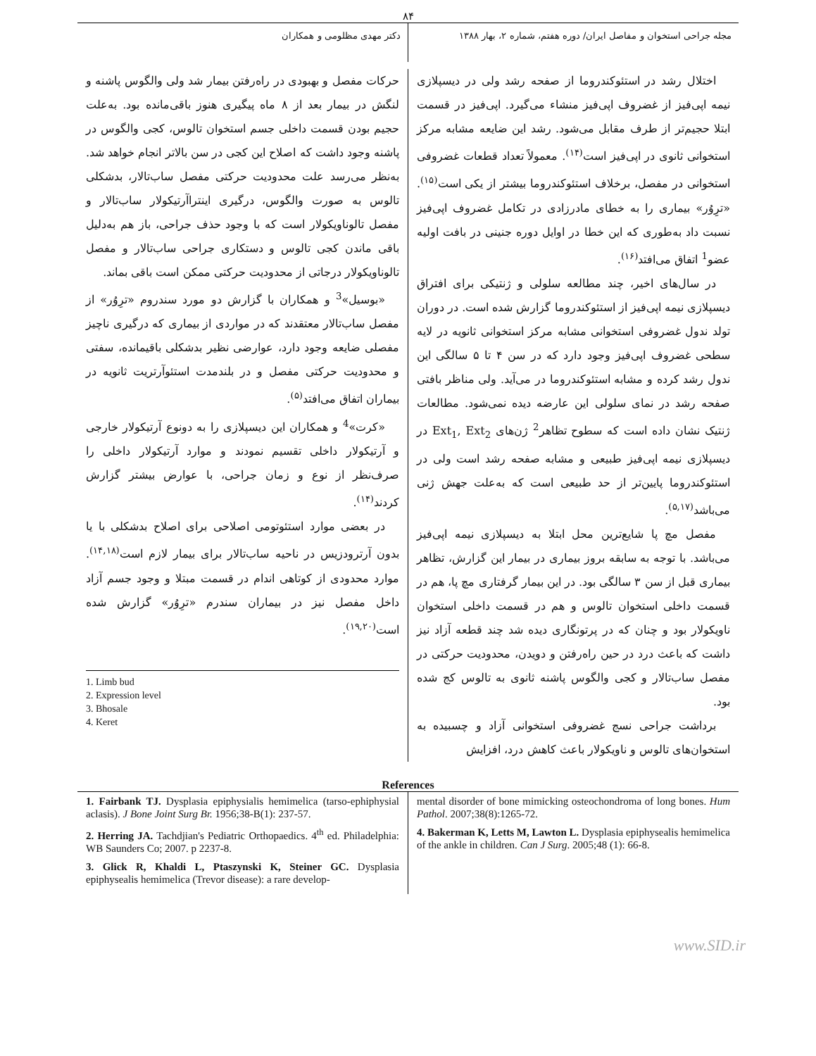۸۴
مجله جراحی استخوان و مفاصل ایران/ دوره هفتم، شماره ۲، بهار ۱۳۸۸
دکتر مهدی مظلومی و همکاران
اختلال رشد در استئوکندروما از صفحه رشد ولی در دیسپلازی نیمه اپی‌فیز از غضروف اپی‌فیز منشاء می‌گیرد. اپی‌فیز در قسمت ابتلا حجیم‌تر از طرف مقابل می‌شود. رشد این ضایعه مشابه مرکز استخوانی ثانوی در اپی‌فیز است<sup>(۱۴)</sup>. معمولاً تعداد قطعات غضروفی استخوانی در مفصل، برخلاف استئوکندروما بیشتر از یکی است<sup>(۱۵)</sup>. «ترِوُر» بیماری را به خطای مادرزادی در تکامل غضروف اپی‌فیز نسبت داد به‌طوری که این خطا در اوایل دوره جنینی در بافت اولیه عضو<sup>1</sup> اتفاق می‌افتد<sup>(۱۶)</sup>.
در سال‌های اخیر، چند مطالعه سلولی و ژنتیکی برای افتراق دیسپلازی نیمه اپی‌فیز از استئوکندروما گزارش شده است. در دوران تولد ندول غضروفی استخوانی مشابه مرکز استخوانی ثانویه در لایه سطحی غضروف اپی‌فیز وجود دارد که در سن ۴ تا ۵ سالگی این ندول رشد کرده و مشابه استئوکندروما در می‌آید. ولی مناظر بافتی صفحه رشد در نمای سلولی این عارضه دیده نمی‌شود. مطالعات ژنتیک نشان داده است که سطوح تظاهر<sup>2</sup> ژن‌های Ext<sub>1</sub>, Ext<sub>2</sub> در دیسپلازی نیمه اپی‌فیز طبیعی و مشابه صفحه رشد است ولی در استئوکندروما پایین‌تر از حد طبیعی است که به‌علت جهش ژنی می‌باشد<sup>(۵,۱۷)</sup>.
مفصل مچ پا شایع‌ترین محل ابتلا به دیسپلازی نیمه اپی‌فیز می‌باشد. با توجه به سابقه بروز بیماری در بیمار این گزارش، تظاهر بیماری قبل از سن ۳ سالگی بود. در این بیمار گرفتاری مچ پا، هم در قسمت داخلی استخوان تالوس و هم در قسمت داخلی استخوان ناویکولار بود و چنان که در پرتونگاری دیده شد چند قطعه آزاد نیز داشت که باعث درد در حین راه‌رفتن و دویدن، محدودیت حرکتی در مفصل ساب‌تالار و کجی والگوس پاشنه ثانوی به تالوس کج شده بود.
برداشت جراحی نسج غضروفی استخوانی آزاد و چسبیده به استخوان‌های تالوس و ناویکولار باعث کاهش درد، افزایش
حرکات مفصل و بهبودی در راه‌رفتن بیمار شد ولی والگوس پاشنه و لنگش در بیمار بعد از ۸ ماه پیگیری هنوز باقی‌مانده بود. به‌علت حجیم بودن قسمت داخلی جسم استخوان تالوس، کجی والگوس در پاشنه وجود داشت که اصلاح این کجی در سن بالاتر انجام خواهد شد. به‌نظر می‌رسد علت محدودیت حرکتی مفصل ساب‌تالار، بدشکلی تالوس به صورت والگوس، درگیری اینتراآرتیکولار ساب‌تالار و مفصل تالوناویکولار است که با وجود حذف جراحی، باز هم به‌دلیل باقی ماندن کجی تالوس و دستکاری جراحی ساب‌تالار و مفصل تالوناویکولار درجاتی از محدودیت حرکتی ممکن است باقی بماند.
«بوسیل»<sup>3</sup> و همکاران با گزارش دو مورد سندروم «ترِوُر» از مفصل ساب‌تالار معتقدند که در مواردی از بیماری که درگیری ناچیز مفصلی ضایعه وجود دارد، عوارضی نظیر بدشکلی باقیمانده، سفتی و محدودیت حرکتی مفصل و در بلندمدت استئوآرتریت ثانویه در بیماران اتفاق می‌افتد<sup>(۵)</sup>.
«کرت»<sup>4</sup> و همکاران این دیسپلازی را به دونوع آرتیکولار خارجی و آرتیکولار داخلی تقسیم نمودند و موارد آرتیکولار داخلی را صرف‌نظر از نوع و زمان جراحی، با عوارض بیشتر گزارش کردند<sup>(۱۴)</sup>.
در بعضی موارد استئوتومی اصلاحی برای اصلاح بدشکلی با یا بدون آرترودزیس در ناحیه ساب‌تالار برای بیمار لازم است<sup>(۱۴,۱۸)</sup>. موارد محدودی از کوتاهی اندام در قسمت مبتلا و وجود جسم آزاد داخل مفصل نیز در بیماران سندرم «ترِوُر» گزارش شده است<sup>(۱۹,۲۰)</sup>.
1. Limb bud
2. Expression level
3. Bhosale
4. Keret
References
1. Fairbank TJ. Dysplasia epiphysialis hemimelica (tarso-ephiphysial aclasis). J Bone Joint Surg Br. 1956;38-B(1): 237-57.
2. Herring JA. Tachdjian's Pediatric Orthopaedics. 4<sup>th</sup> ed. Philadelphia: WB Saunders Co; 2007. p 2237-8.
3. Glick R, Khaldi L, Ptaszynski K, Steiner GC. Dysplasia epiphysealis hemimelica (Trevor disease): a rare develop-
mental disorder of bone mimicking osteochondroma of long bones. Hum Pathol. 2007;38(8):1265-72.
4. Bakerman K, Letts M, Lawton L. Dysplasia epiphysealis hemimelica of the ankle in children. Can J Surg. 2005;48 (1): 66-8.
www.SID.ir